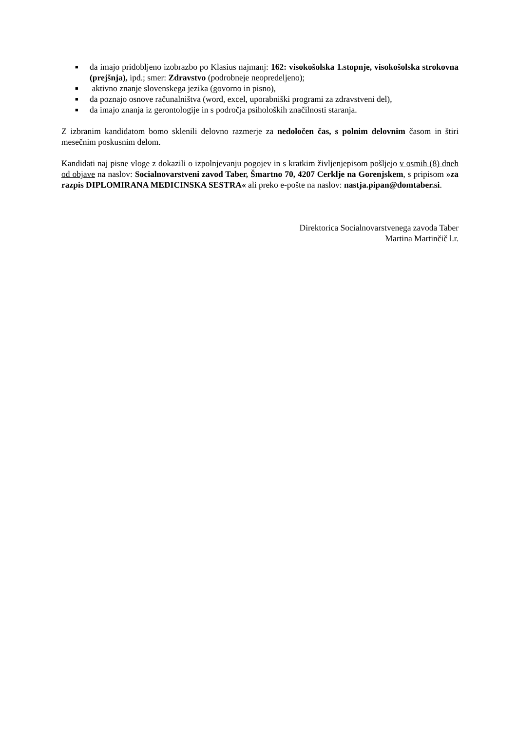■ da imajo pridobljeno izobrazbo po Klasius najmanj: 162: visokošolska 1.stopnje, visokošolska strokovna (prejšnja), ipd.; smer: Zdravstvo (podrobneje neopredeljeno);
■ aktivno znanje slovenskega jezika (govorno in pisno),
■ da poznajo osnove računalništva (word, excel, uporabniški programi za zdravstveni del),
■ da imajo znanja iz gerontologije in s področja psiholoških značilnosti staranja.
Z izbranim kandidatom bomo sklenili delovno razmerje za nedoločen čas, s polnim delovnim časom in štiri mesečnim poskusnim delom.
Kandidati naj pisne vloge z dokazili o izpolnjevanju pogojev in s kratkim življenjepisom pošljejo v osmih (8) dneh od objave na naslov: Socialnovarstveni zavod Taber, Šmartno 70, 4207 Cerklje na Gorenjskem, s pripisom »za razpis DIPLOMIRANA MEDICINSKA SESTRA« ali preko e-pošte na naslov: nastja.pipan@domtaber.si.
Direktorica Socialnovarstvenega zavoda Taber
Martina Martinčič l.r.